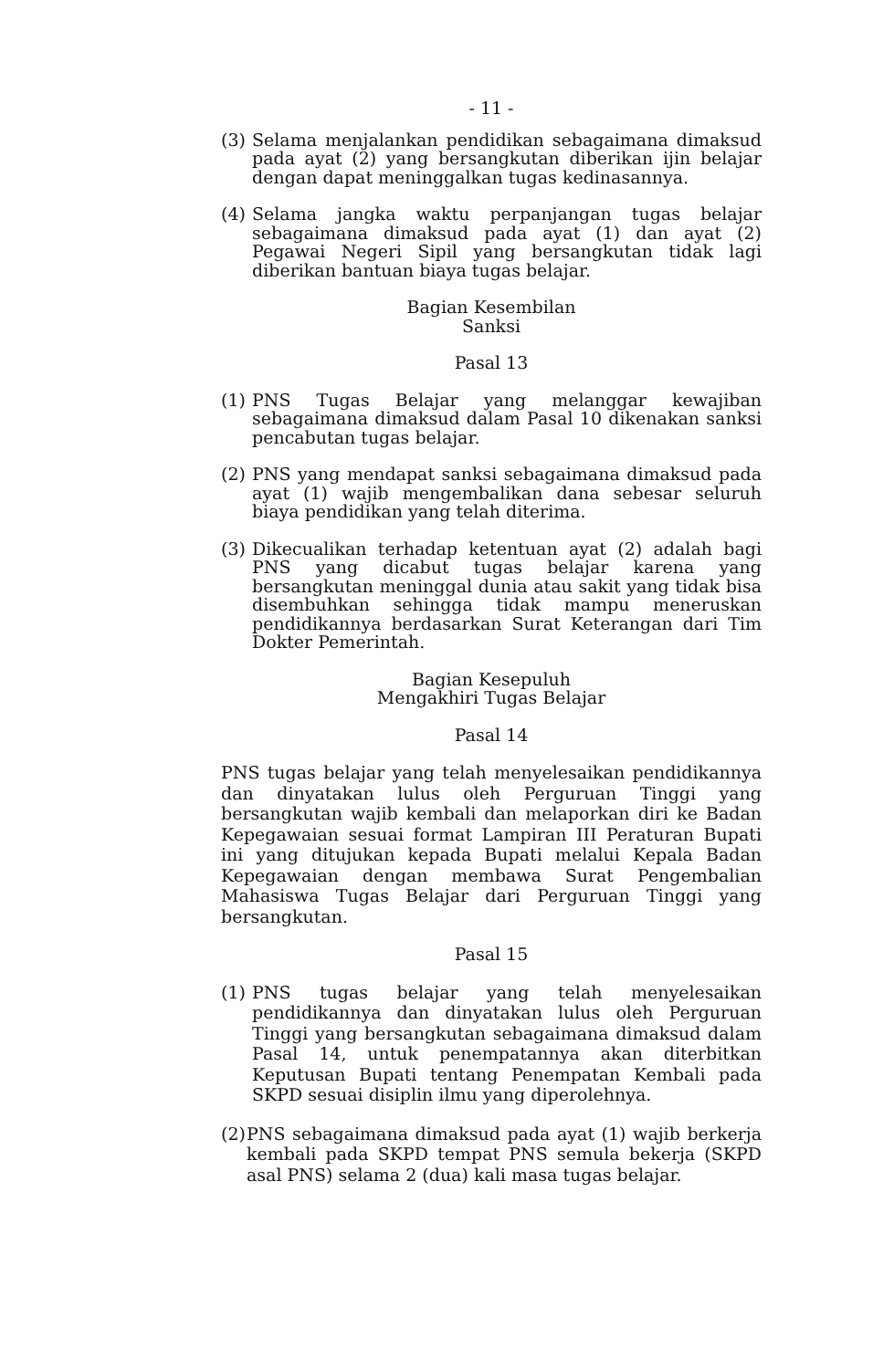- 11 -
(3) Selama menjalankan pendidikan sebagaimana dimaksud pada ayat (2) yang bersangkutan diberikan ijin belajar dengan dapat meninggalkan tugas kedinasannya.
(4) Selama jangka waktu perpanjangan tugas belajar sebagaimana dimaksud pada ayat (1) dan ayat (2) Pegawai Negeri Sipil yang bersangkutan tidak lagi diberikan bantuan biaya tugas belajar.
Bagian Kesembilan
Sanksi
Pasal 13
(1) PNS Tugas Belajar yang melanggar kewajiban sebagaimana dimaksud dalam Pasal 10 dikenakan sanksi pencabutan tugas belajar.
(2) PNS yang mendapat sanksi sebagaimana dimaksud pada ayat (1) wajib mengembalikan dana sebesar seluruh biaya pendidikan yang telah diterima.
(3) Dikecualikan terhadap ketentuan ayat (2) adalah bagi PNS yang dicabut tugas belajar karena yang bersangkutan meninggal dunia atau sakit yang tidak bisa disembuhkan sehingga tidak mampu meneruskan pendidikannya berdasarkan Surat Keterangan dari Tim Dokter Pemerintah.
Bagian Kesepuluh
Mengakhiri Tugas Belajar
Pasal 14
PNS tugas belajar yang telah menyelesaikan pendidikannya dan dinyatakan lulus oleh Perguruan Tinggi yang bersangkutan wajib kembali dan melaporkan diri ke Badan Kepegawaian sesuai format Lampiran III Peraturan Bupati ini yang ditujukan kepada Bupati melalui Kepala Badan Kepegawaian dengan membawa Surat Pengembalian Mahasiswa Tugas Belajar dari Perguruan Tinggi yang bersangkutan.
Pasal 15
(1) PNS tugas belajar yang telah menyelesaikan pendidikannya dan dinyatakan lulus oleh Perguruan Tinggi yang bersangkutan sebagaimana dimaksud dalam Pasal 14, untuk penempatannya akan diterbitkan Keputusan Bupati tentang Penempatan Kembali pada SKPD sesuai disiplin ilmu yang diperolehnya.
(2) PNS sebagaimana dimaksud pada ayat (1) wajib berkerja kembali pada SKPD tempat PNS semula bekerja (SKPD asal PNS) selama 2 (dua) kali masa tugas belajar.